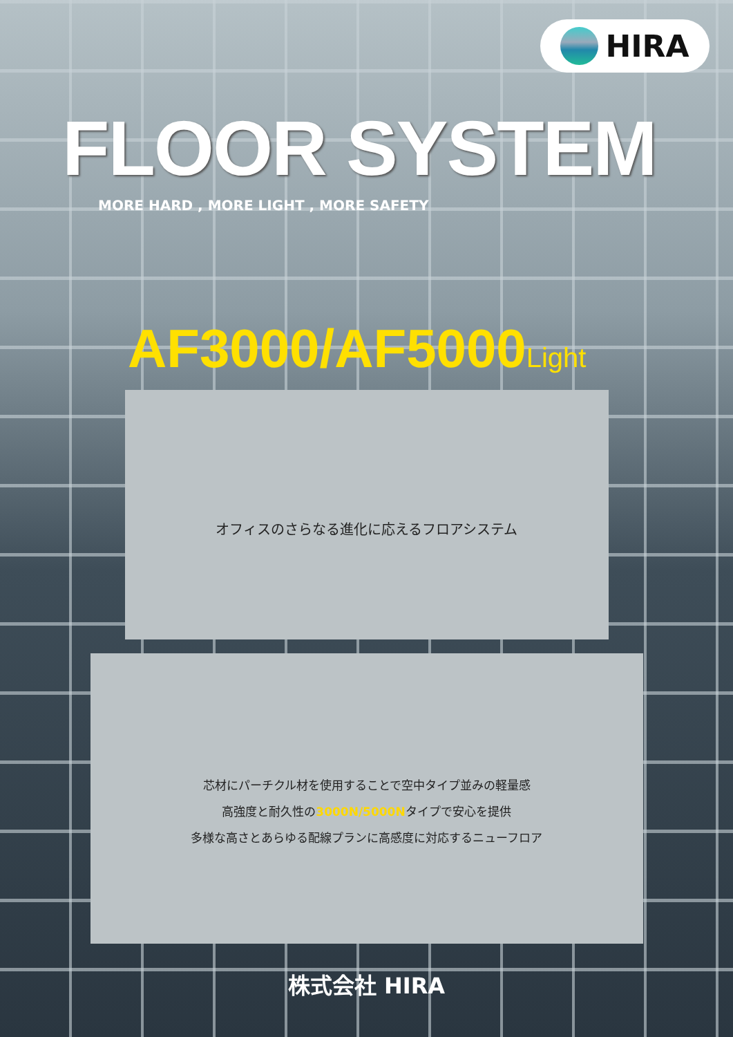HIRA
FLOOR SYSTEM
MORE HARD , MORE LIGHT , MORE SAFETY
AF3000/AF5000Light
オフィスのさらなる進化に応えるフロアシステム
芯材にパーチクル材を使用することで空中タイプ並みの軽量感
高強度と耐久性の3000N/5000Nタイプで安心を提供
多様な高さとあらゆる配線プランに高感度に対応するニューフロア
株式会社 HIRA